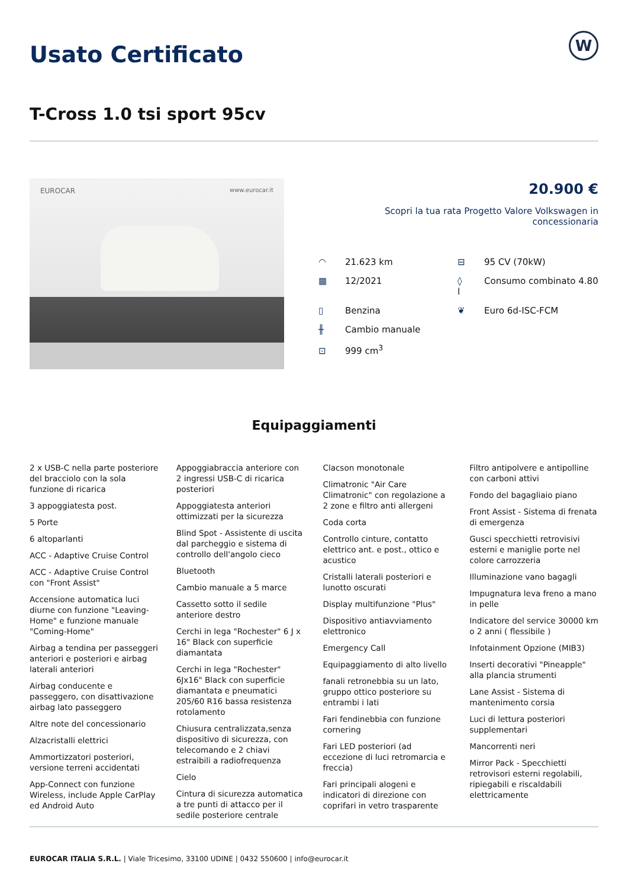Usato Certificato
W
T-Cross 1.0 tsi sport 95cv
EUROCAR www.eurocar.it
20.900 €
Scopri la tua rata Progetto Valore Volkswagen in concessionaria
◠ 21.623 km
⊟ 95 CV (70kW)
▦ 12/2021
◊ Consumo combinato 4.80 l
▯ Benzina
❦ Euro 6d-ISC-FCM
╫ Cambio manuale
⊡ 999 cm<sup>3</sup>
Equipaggiamenti
2 x USB-C nella parte posteriore del bracciolo con la sola funzione di ricarica
3 appoggiatesta post.
5 Porte
6 altoparlanti
ACC - Adaptive Cruise Control
ACC - Adaptive Cruise Control con "Front Assist"
Accensione automatica luci diurne con funzione "Leaving-Home" e funzione manuale "Coming-Home"
Airbag a tendina per passeggeri anteriori e posteriori e airbag laterali anteriori
Airbag conducente e passeggero, con disattivazione airbag lato passeggero
Altre note del concessionario
Alzacristalli elettrici
Ammortizzatori posteriori, versione terreni accidentati
App-Connect con funzione Wireless, include Apple CarPlay ed Android Auto
Appoggiabraccia anteriore con 2 ingressi USB-C di ricarica posteriori
Appoggiatesta anteriori ottimizzati per la sicurezza
Blind Spot - Assistente di uscita dal parcheggio e sistema di controllo dell'angolo cieco
Bluetooth
Cambio manuale a 5 marce
Cassetto sotto il sedile anteriore destro
Cerchi in lega "Rochester" 6 J x 16" Black con superficie diamantata
Cerchi in lega "Rochester" 6Jx16" Black con superficie diamantata e pneumatici 205/60 R16 bassa resistenza rotolamento
Chiusura centralizzata,senza dispositivo di sicurezza, con telecomando e 2 chiavi estraibili a radiofrequenza
Cielo
Cintura di sicurezza automatica a tre punti di attacco per il sedile posteriore centrale
Clacson monotonale
Climatronic "Air Care Climatronic" con regolazione a 2 zone e filtro anti allergeni
Coda corta
Controllo cinture, contatto elettrico ant. e post., ottico e acustico
Cristalli laterali posteriori e lunotto oscurati
Display multifunzione "Plus"
Dispositivo antiavviamento elettronico
Emergency Call
Equipaggiamento di alto livello
fanali retronebbia su un lato, gruppo ottico posteriore su entrambi i lati
Fari fendinebbia con funzione cornering
Fari LED posteriori (ad eccezione di luci retromarcia e freccia)
Fari principali alogeni e indicatori di direzione con coprifari in vetro trasparente
Filtro antipolvere e antipolline con carboni attivi
Fondo del bagagliaio piano
Front Assist - Sistema di frenata di emergenza
Gusci specchietti retrovisivi esterni e maniglie porte nel colore carrozzeria
Illuminazione vano bagagli
Impugnatura leva freno a mano in pelle
Indicatore del service 30000 km o 2 anni ( flessibile )
Infotainment Opzione (MIB3)
Inserti decorativi "Pineapple" alla plancia strumenti
Lane Assist - Sistema di mantenimento corsia
Luci di lettura posteriori supplementari
Mancorrenti neri
Mirror Pack - Specchietti retrovisori esterni regolabili, ripiegabili e riscaldabili elettricamente
EUROCAR ITALIA S.R.L. | Viale Tricesimo, 33100 UDINE | 0432 550600 | info@eurocar.it